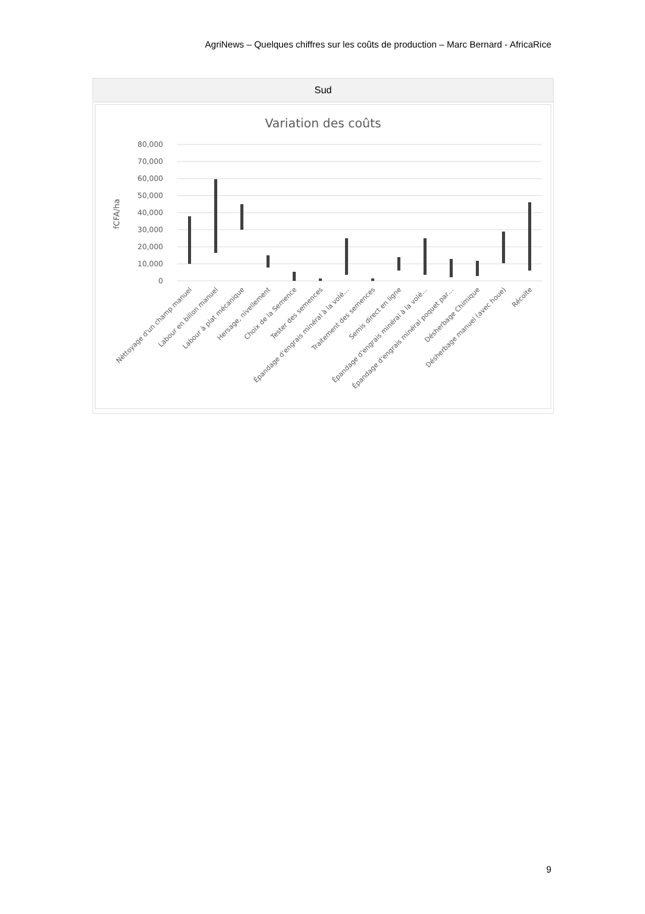AgriNews – Quelques chiffres sur les coûts de production – Marc Bernard - AfricaRice
| Sud |
| --- |
| Variation des coûts 80,000 70,000 60,000 50,000 40,000 30,000 20,000 10,000 0 fCFA/ha Néttoyage d'un champ manuel Labour en billon manuel Labour à plat mécanique Hersage, nivellement Choix de la Semence Tester des semences Épandage d'engrais minéral à la volé… Traitement des semences Semis direct en ligne Épandage d'engrais minéral à la volé… Épandage d'engrais minéral poquet par… Désherbage Chimique Désherbage manuel (avec houe) Récolte |
9